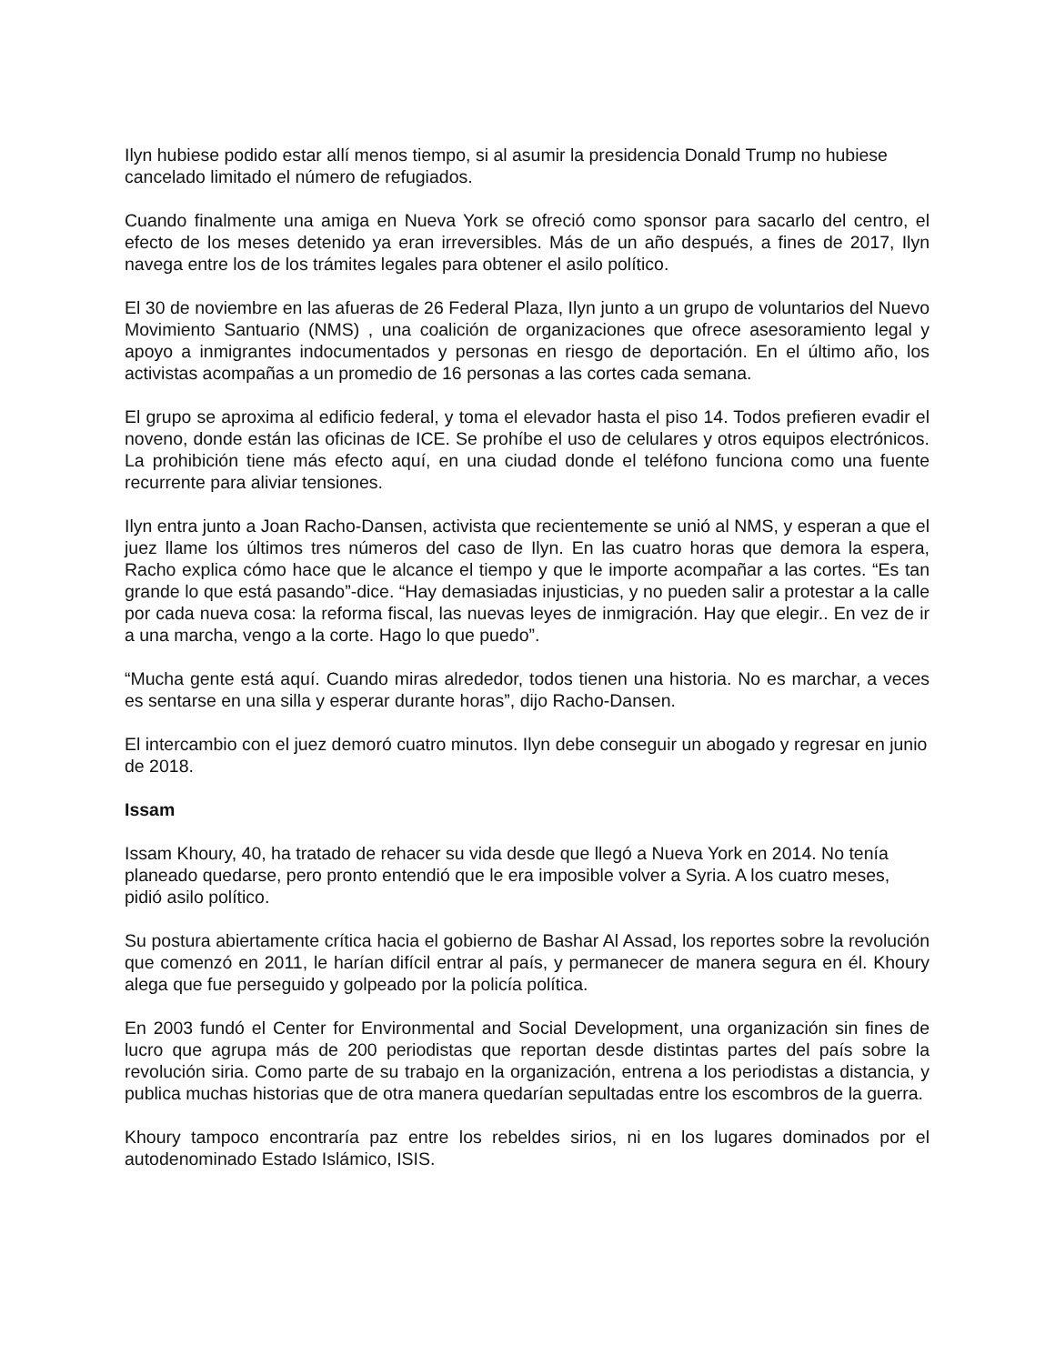Ilyn hubiese podido estar allí menos tiempo, si al asumir la presidencia Donald Trump no hubiese cancelado limitado el número de refugiados.
Cuando finalmente una amiga en Nueva York se ofreció como sponsor para sacarlo del centro, el efecto de los meses detenido ya eran irreversibles. Más de un año después, a fines de 2017, Ilyn navega entre los de los trámites legales para obtener el asilo político.
El 30 de noviembre en las afueras de 26 Federal Plaza, Ilyn junto a un grupo de voluntarios del Nuevo Movimiento Santuario (NMS) , una coalición de organizaciones que ofrece asesoramiento legal y apoyo a inmigrantes indocumentados y personas en riesgo de deportación. En el último año, los activistas acompañas a un promedio de 16 personas a las cortes cada semana.
El grupo se aproxima al edificio federal, y toma el elevador hasta el piso 14. Todos prefieren evadir el noveno, donde están las oficinas de ICE. Se prohíbe el uso de celulares y otros equipos electrónicos. La prohibición tiene más efecto aquí, en una ciudad donde el teléfono funciona como una fuente recurrente para aliviar tensiones.
Ilyn entra junto a Joan Racho-Dansen, activista que recientemente se unió al NMS, y esperan a que el juez llame los últimos tres números del caso de Ilyn. En las cuatro horas que demora la espera, Racho explica cómo hace que le alcance el tiempo y que le importe acompañar a las cortes. “Es tan grande lo que está pasando”-dice. “Hay demasiadas injusticias, y no pueden salir a protestar a la calle por cada nueva cosa: la reforma fiscal, las nuevas leyes de inmigración. Hay que elegir.. En vez de ir a una marcha, vengo a la corte. Hago lo que puedo”.
“Mucha gente está aquí. Cuando miras alrededor, todos tienen una historia. No es marchar, a veces es sentarse en una silla y esperar durante horas”, dijo Racho-Dansen.
El intercambio con el juez demoró cuatro minutos. Ilyn debe conseguir un abogado y regresar en junio de 2018.
Issam
Issam Khoury, 40, ha tratado de rehacer su vida desde que llegó a Nueva York en 2014. No tenía planeado quedarse, pero pronto entendió que le era imposible volver a Syria. A los cuatro meses, pidió asilo político.
Su postura abiertamente crítica hacia el gobierno de Bashar Al Assad, los reportes sobre la revolución que comenzó en 2011, le harían difícil entrar al país, y permanecer de manera segura en él. Khoury alega que fue perseguido y golpeado por la policía política.
En 2003 fundó el Center for Environmental and Social Development, una organización sin fines de lucro que agrupa más de 200 periodistas que reportan desde distintas partes del país sobre la revolución siria. Como parte de su trabajo en la organización, entrena a los periodistas a distancia, y publica muchas historias que de otra manera quedarían sepultadas entre los escombros de la guerra.
Khoury tampoco encontraría paz entre los rebeldes sirios, ni en los lugares dominados por el autodenominado Estado Islámico, ISIS.